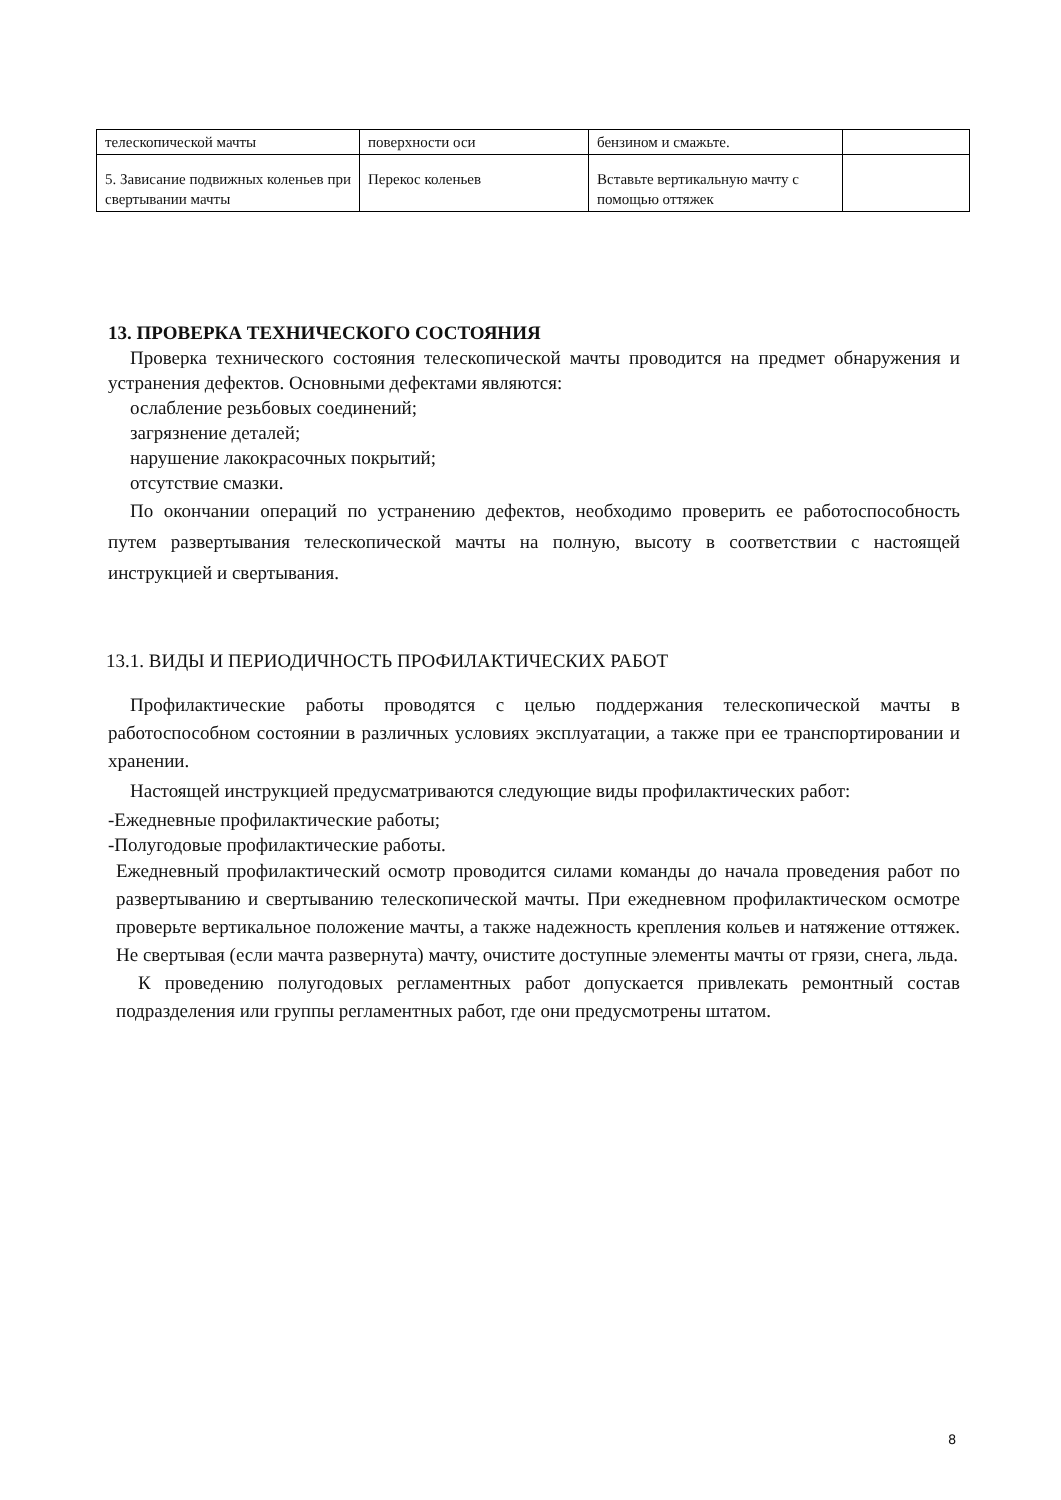| телескопической мачты | поверхности оси | бензином и смажьте. | |
| 5. Зависание подвижных коленьев при свертывании мачты | Перекос коленьев | Вставьте вертикальную мачту с помощью оттяжек | |
13. ПРОВЕРКА ТЕХНИЧЕСКОГО СОСТОЯНИЯ
Проверка технического состояния телескопической мачты проводится на предмет обнаружения и устранения дефектов. Основными дефектами являются:
ослабление резьбовых соединений;
загрязнение деталей;
нарушение лакокрасочных покрытий;
отсутствие смазки.
По окончании операций по устранению дефектов, необходимо проверить ее работоспособность путем развертывания телескопической мачты на полную, высоту в соответствии с настоящей инструкцией и свертывания.
13.1. ВИДЫ И ПЕРИОДИЧНОСТЬ ПРОФИЛАКТИЧЕСКИХ РАБОТ
Профилактические работы проводятся с целью поддержания телескопической мачты в работоспособном состоянии в различных условиях эксплуатации, а также при ее транспортировании и хранении.
Настоящей инструкцией предусматриваются следующие виды профилактических работ:
-Ежедневные профилактические работы;
-Полугодовые профилактические работы.
Ежедневный профилактический осмотр проводится силами команды до начала проведения работ по развертыванию и свертыванию телескопической мачты. При ежедневном профилактическом осмотре проверьте вертикальное положение мачты, а также надежность крепления кольев и натяжение оттяжек. Не свертывая (если мачта развернута) мачту, очистите доступные элементы мачты от грязи, снега, льда.
К проведению полугодовых регламентных работ допускается привлекать ремонтный состав подразделения или группы регламентных работ, где они предусмотрены штатом.
8